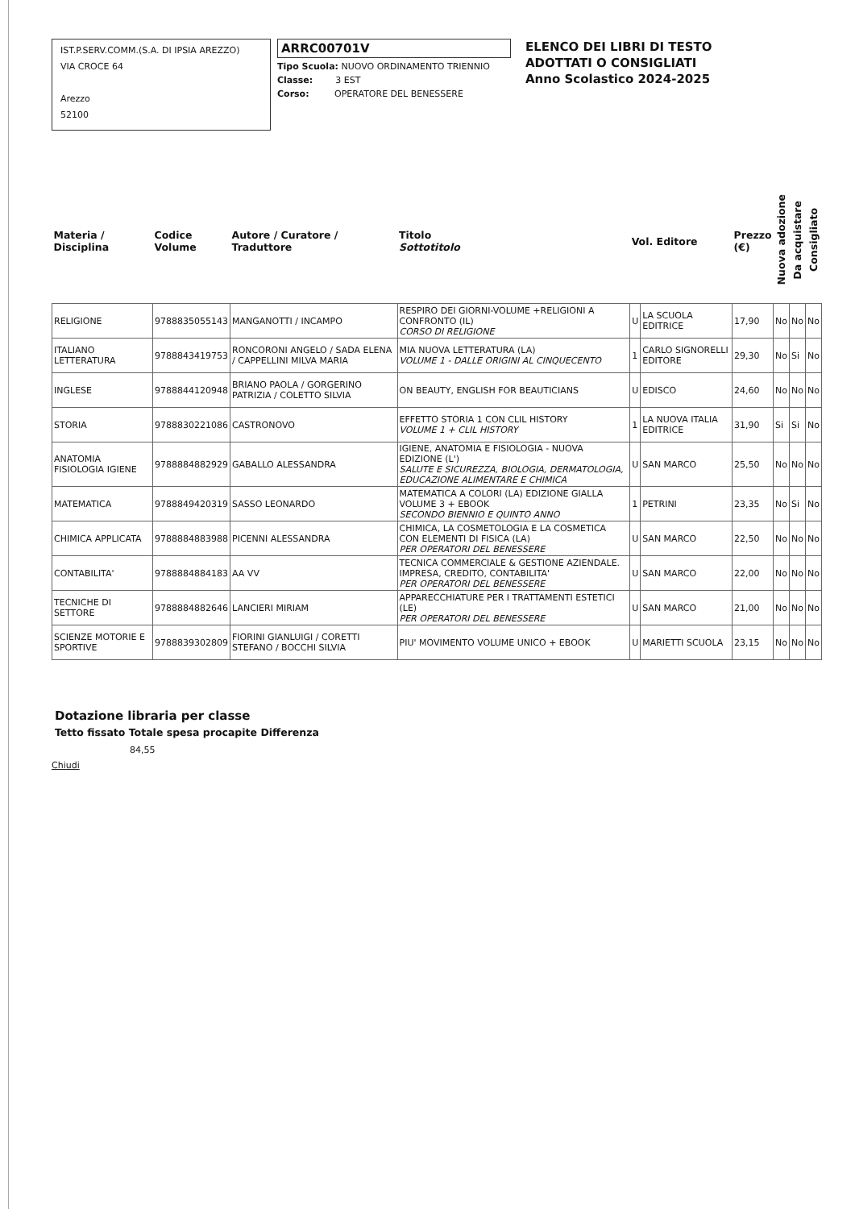IST.P.SERV.COMM.(S.A. DI IPSIA AREZZO)
VIA CROCE 64
Arezzo
52100
ARRC00701V
Tipo Scuola: NUOVO ORDINAMENTO TRIENNIO
Classe: 3 EST
Corso: OPERATORE DEL BENESSERE
ELENCO DEI LIBRI DI TESTO
ADOTTATI O CONSIGLIATI
Anno Scolastico 2024-2025
| Materia / Disciplina | Codice Volume | Autore / Curatore / Traduttore | Titolo Sottotitolo | Vol. Editore | | Prezzo (€) | Nuova adozione | Da acquistare | Consigliato |
| --- | --- | --- | --- | --- | --- | --- | --- | --- | --- |
| RELIGIONE | 9788835055143 | MANGANOTTI / INCAMPO | RESPIRO DEI GIORNI-VOLUME +RELIGIONI A CONFRONTO (IL) CORSO DI RELIGIONE | U | LA SCUOLA EDITRICE | 17,90 | No | No | No |
| ITALIANO LETTERATURA | 9788843419753 | RONCORONI ANGELO / SADA ELENA / CAPPELLINI MILVA MARIA | MIA NUOVA LETTERATURA (LA) VOLUME 1 - DALLE ORIGINI AL CINQUECENTO | 1 | CARLO SIGNORELLI EDITORE | 29,30 | No | Si | No |
| INGLESE | 9788844120948 | BRIANO PAOLA / GORGERINO PATRIZIA / COLETTO SILVIA | ON BEAUTY, ENGLISH FOR BEAUTICIANS | U | EDISCO | 24,60 | No | No | No |
| STORIA | 9788830221086 | CASTRONOVO | EFFETTO STORIA 1 CON CLIL HISTORY VOLUME 1 + CLIL HISTORY | 1 | LA NUOVA ITALIA EDITRICE | 31,90 | Si | Si | No |
| ANATOMIA FISIOLOGIA IGIENE | 9788884882929 | GABALLO ALESSANDRA | IGIENE, ANATOMIA E FISIOLOGIA - NUOVA EDIZIONE (L') SALUTE E SICUREZZA, BIOLOGIA, DERMATOLOGIA, EDUCAZIONE ALIMENTARE E CHIMICA | U | SAN MARCO | 25,50 | No | No | No |
| MATEMATICA | 9788849420319 | SASSO LEONARDO | MATEMATICA A COLORI (LA) EDIZIONE GIALLA VOLUME 3 + EBOOK SECONDO BIENNIO E QUINTO ANNO | 1 | PETRINI | 23,35 | No | Si | No |
| CHIMICA APPLICATA | 9788884883988 | PICENNI ALESSANDRA | CHIMICA, LA COSMETOLOGIA E LA COSMETICA CON ELEMENTI DI FISICA (LA) PER OPERATORI DEL BENESSERE | U | SAN MARCO | 22,50 | No | No | No |
| CONTABILITA' | 9788884884183 | AA VV | TECNICA COMMERCIALE & GESTIONE AZIENDALE. IMPRESA, CREDITO, CONTABILITA' PER OPERATORI DEL BENESSERE | U | SAN MARCO | 22,00 | No | No | No |
| TECNICHE DI SETTORE | 9788884882646 | LANCIERI MIRIAM | APPARECCHIATURE PER I TRATTAMENTI ESTETICI (LE) PER OPERATORI DEL BENESSERE | U | SAN MARCO | 21,00 | No | No | No |
| SCIENZE MOTORIE E SPORTIVE | 9788839302809 | FIORINI GIANLUIGI / CORETTI STEFANO / BOCCHI SILVIA | PIU' MOVIMENTO VOLUME UNICO + EBOOK | U | MARIETTI SCUOLA | 23,15 | No | No | No |
Dotazione libraria per classe
Tetto fissato Totale spesa procapite Differenza
84,55
Chiudi